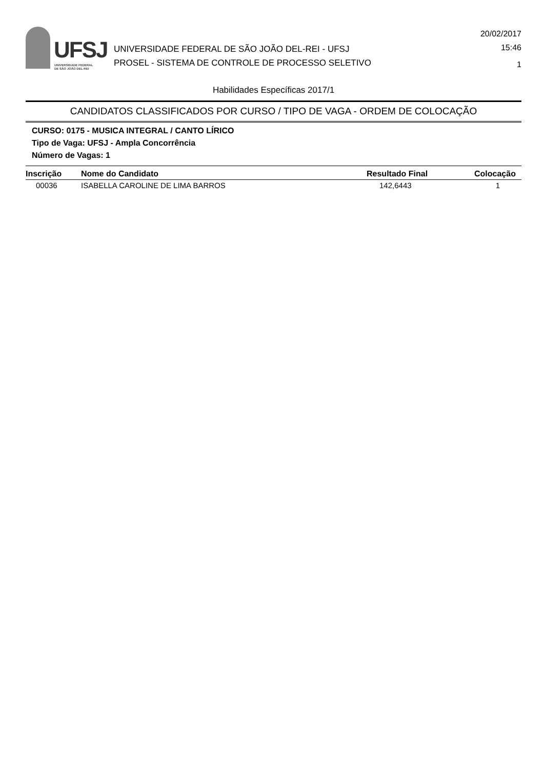UFSJ
UNIVERSIDADE FEDERAL
DE SÃO JOÃO DEL-REI
UNIVERSIDADE FEDERAL DE SÃO JOÃO DEL-REI - UFSJ
PROSEL - SISTEMA DE CONTROLE DE PROCESSO SELETIVO
20/02/2017
15:46
1
Habilidades Específicas 2017/1
CANDIDATOS CLASSIFICADOS POR CURSO / TIPO DE VAGA - ORDEM DE COLOCAÇÃO
CURSO: 0175 - MUSICA INTEGRAL / CANTO LÍRICO
Tipo de Vaga: UFSJ - Ampla Concorrência
Número de Vagas: 1
| Inscrição | Nome do Candidato | Resultado Final | Colocação |
| --- | --- | --- | --- |
| 00036 | ISABELLA CAROLINE DE LIMA BARROS | 142,6443 | 1 |